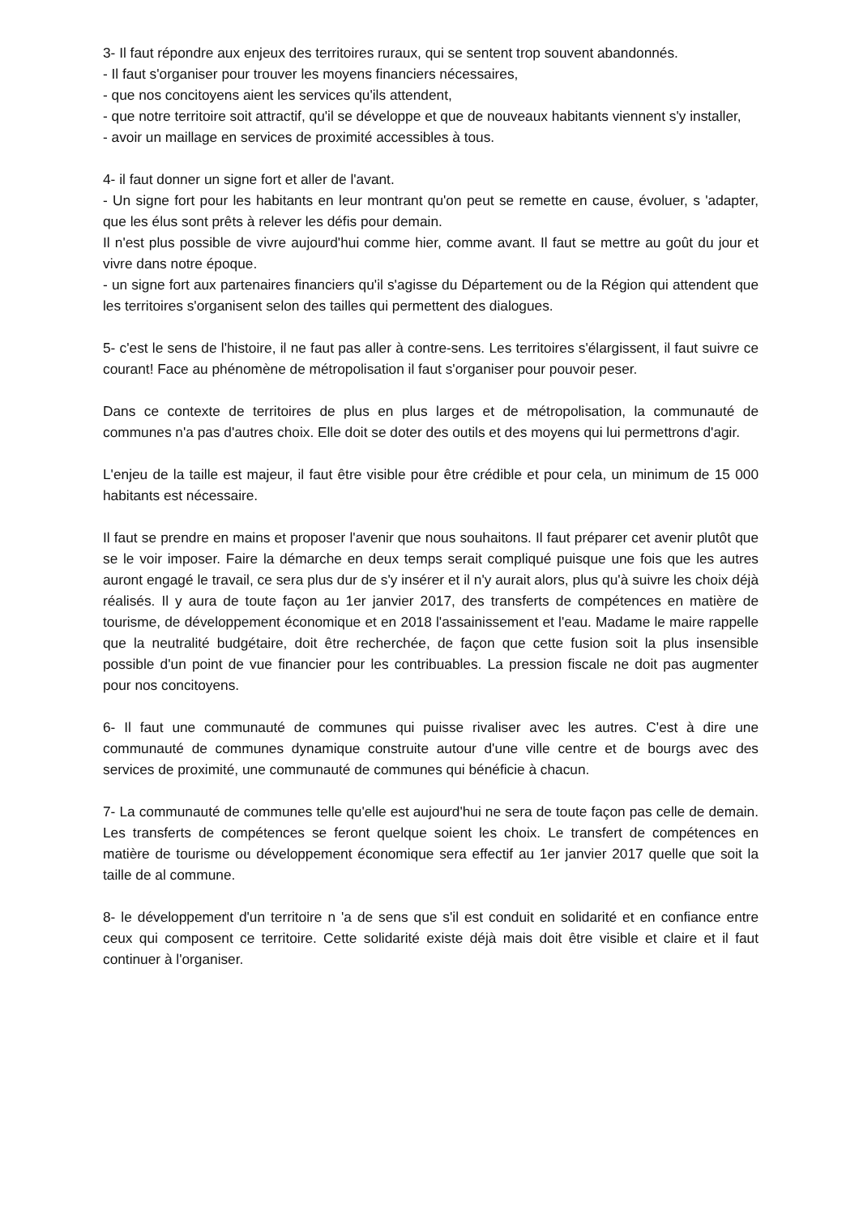3- Il faut répondre aux enjeux des territoires ruraux, qui se sentent trop souvent abandonnés.
- Il faut s'organiser pour trouver les moyens financiers nécessaires,
- que nos concitoyens aient les services qu'ils attendent,
- que notre territoire soit attractif, qu'il se développe et que de nouveaux habitants viennent s'y installer,
- avoir un maillage en services de proximité accessibles à tous.
4- il faut donner un signe fort et aller de l'avant.
- Un signe fort pour les habitants en leur montrant qu'on peut se remette en cause, évoluer, s 'adapter, que les élus sont prêts à relever les défis pour demain.
Il n'est plus possible de vivre aujourd'hui comme hier, comme avant. Il faut se mettre au goût du jour et vivre dans notre époque.
- un signe fort aux partenaires financiers qu'il s'agisse du Département ou de la Région qui attendent que les territoires s'organisent selon des tailles qui permettent des dialogues.
5- c'est le sens de l'histoire, il ne faut pas aller à contre-sens. Les territoires s'élargissent, il faut suivre ce courant! Face au phénomène de métropolisation il faut s'organiser pour pouvoir peser.
Dans ce contexte de territoires de plus en plus larges et de métropolisation, la communauté de communes n'a pas d'autres choix. Elle doit se doter des outils et des moyens qui lui permettrons d'agir.
L'enjeu de la taille est majeur, il faut être visible pour être crédible et pour cela, un minimum de 15 000 habitants est nécessaire.
Il faut se prendre en mains et proposer l'avenir que nous souhaitons. Il faut préparer cet avenir plutôt que se le voir imposer. Faire la démarche en deux temps serait compliqué puisque une fois que les autres auront engagé le travail, ce sera plus dur de s'y insérer et il n'y aurait alors, plus qu'à suivre les choix déjà réalisés. Il y aura de toute façon au 1er janvier 2017, des transferts de compétences en matière de tourisme, de développement économique et en 2018 l'assainissement et l'eau. Madame le maire rappelle que la neutralité budgétaire, doit être recherchée, de façon que cette fusion soit la plus insensible possible d'un point de vue financier pour les contribuables. La pression fiscale ne doit pas augmenter pour nos concitoyens.
6- Il faut une communauté de communes qui puisse rivaliser avec les autres. C'est à dire une communauté de communes dynamique construite autour d'une ville centre et de bourgs avec des services de proximité, une communauté de communes qui bénéficie à chacun.
7- La communauté de communes telle qu'elle est aujourd'hui ne sera de toute façon pas celle de demain. Les transferts de compétences se feront quelque soient les choix. Le transfert de compétences en matière de tourisme ou développement économique sera effectif au 1er janvier 2017 quelle que soit la taille de al commune.
8- le développement d'un territoire n 'a de sens que s'il est conduit en solidarité et en confiance entre ceux qui composent ce territoire. Cette solidarité existe déjà mais doit être visible et claire et il faut continuer à l'organiser.